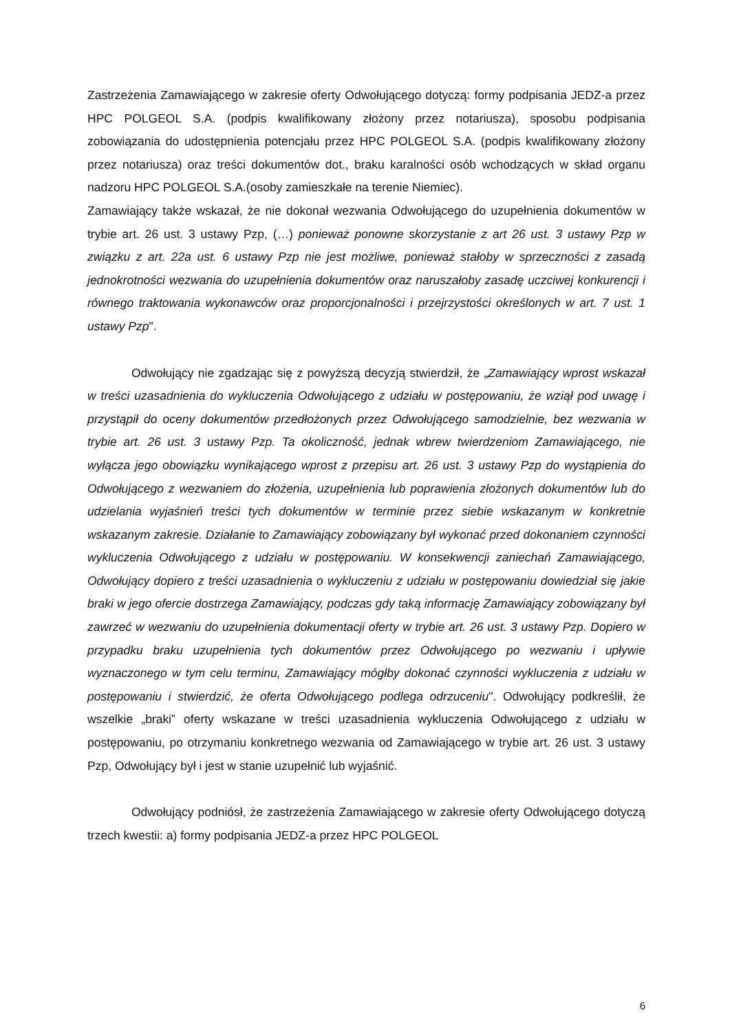Zastrzeżenia Zamawiającego w zakresie oferty Odwołującego dotyczą: formy podpisania JEDZ-a przez HPC POLGEOL S.A. (podpis kwalifikowany złożony przez notariusza), sposobu podpisania zobowiązania do udostępnienia potencjału przez HPC POLGEOL S.A. (podpis kwalifikowany złożony przez notariusza) oraz treści dokumentów dot., braku karalności osób wchodzących w skład organu nadzoru HPC POLGEOL S.A.(osoby zamieszkałe na terenie Niemiec).
Zamawiający także wskazał, że nie dokonał wezwania Odwołującego do uzupełnienia dokumentów w trybie art. 26 ust. 3 ustawy Pzp, (…) ponieważ ponowne skorzystanie z art 26 ust. 3 ustawy Pzp w związku z art. 22a ust. 6 ustawy Pzp nie jest możliwe, ponieważ stałoby w sprzeczności z zasadą jednokrotności wezwania do uzupełnienia dokumentów oraz naruszałoby zasadę uczciwej konkurencji i równego traktowania wykonawców oraz proporcjonalności i przejrzystości określonych w art. 7 ust. 1 ustawy Pzp".
Odwołujący nie zgadzając się z powyższą decyzją stwierdził, że „Zamawiający wprost wskazał w treści uzasadnienia do wykluczenia Odwołującego z udziału w postępowaniu, że wziął pod uwagę i przystąpił do oceny dokumentów przedłożonych przez Odwołującego samodzielnie, bez wezwania w trybie art. 26 ust. 3 ustawy Pzp. Ta okoliczność, jednak wbrew twierdzeniom Zamawiającego, nie wyłącza jego obowiązku wynikającego wprost z przepisu art. 26 ust. 3 ustawy Pzp do wystąpienia do Odwołującego z wezwaniem do złożenia, uzupełnienia lub poprawienia złożonych dokumentów lub do udzielania wyjaśnień treści tych dokumentów w terminie przez siebie wskazanym w konkretnie wskazanym zakresie. Działanie to Zamawiający zobowiązany był wykonać przed dokonaniem czynności wykluczenia Odwołującego z udziału w postępowaniu. W konsekwencji zaniechań Zamawiającego, Odwołujący dopiero z treści uzasadnienia o wykluczeniu z udziału w postępowaniu dowiedział się jakie braki w jego ofercie dostrzega Zamawiający, podczas gdy taką informację Zamawiający zobowiązany był zawrzeć w wezwaniu do uzupełnienia dokumentacji oferty w trybie art. 26 ust. 3 ustawy Pzp. Dopiero w przypadku braku uzupełnienia tych dokumentów przez Odwołującego po wezwaniu i upływie wyznaczonego w tym celu terminu, Zamawiający mógłby dokonać czynności wykluczenia z udziału w postępowaniu i stwierdzić, że oferta Odwołującego podlega odrzuceniu". Odwołujący podkreślił, że wszelkie „braki” oferty wskazane w treści uzasadnienia wykluczenia Odwołującego z udziału w postępowaniu, po otrzymaniu konkretnego wezwania od Zamawiającego w trybie art. 26 ust. 3 ustawy Pzp, Odwołujący był i jest w stanie uzupełnić lub wyjaśnić.
Odwołujący podniósł, że zastrzeżenia Zamawiającego w zakresie oferty Odwołującego dotyczą trzech kwestii: a) formy podpisania JEDZ-a przez HPC POLGEOL
6